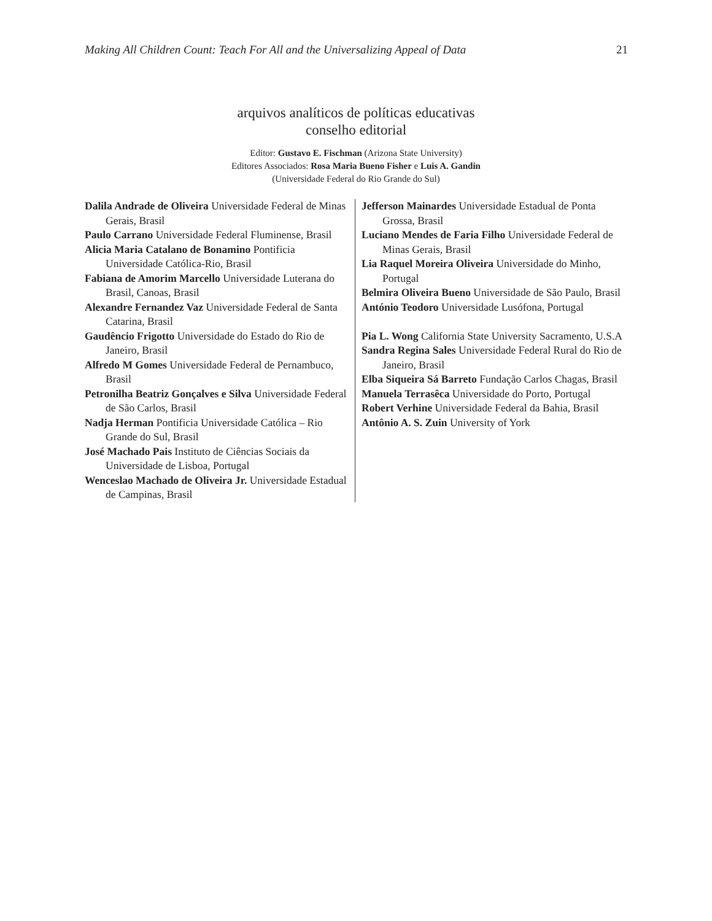Making All Children Count: Teach For All and the Universalizing Appeal of Data 21
arquivos analíticos de políticas educativas
conselho editorial
Editor: Gustavo E. Fischman (Arizona State University)
Editores Associados: Rosa Maria Bueno Fisher e Luis A. Gandin
(Universidade Federal do Rio Grande do Sul)
Dalila Andrade de Oliveira Universidade Federal de Minas Gerais, Brasil
Paulo Carrano Universidade Federal Fluminense, Brasil
Alicia Maria Catalano de Bonamino Pontificia Universidade Católica-Rio, Brasil
Fabiana de Amorim Marcello Universidade Luterana do Brasil, Canoas, Brasil
Alexandre Fernandez Vaz Universidade Federal de Santa Catarina, Brasil
Gaudêncio Frigotto Universidade do Estado do Rio de Janeiro, Brasil
Alfredo M Gomes Universidade Federal de Pernambuco, Brasil
Petronilha Beatriz Gonçalves e Silva Universidade Federal de São Carlos, Brasil
Nadja Herman Pontificia Universidade Católica – Rio Grande do Sul, Brasil
José Machado Pais Instituto de Ciências Sociais da Universidade de Lisboa, Portugal
Wenceslao Machado de Oliveira Jr. Universidade Estadual de Campinas, Brasil
Jefferson Mainardes Universidade Estadual de Ponta Grossa, Brasil
Luciano Mendes de Faria Filho Universidade Federal de Minas Gerais, Brasil
Lia Raquel Moreira Oliveira Universidade do Minho, Portugal
Belmira Oliveira Bueno Universidade de São Paulo, Brasil
António Teodoro Universidade Lusófona, Portugal
Pia L. Wong California State University Sacramento, U.S.A
Sandra Regina Sales Universidade Federal Rural do Rio de Janeiro, Brasil
Elba Siqueira Sá Barreto Fundação Carlos Chagas, Brasil
Manuela Terrasêca Universidade do Porto, Portugal
Robert Verhine Universidade Federal da Bahia, Brasil
Antônio A. S. Zuin University of York